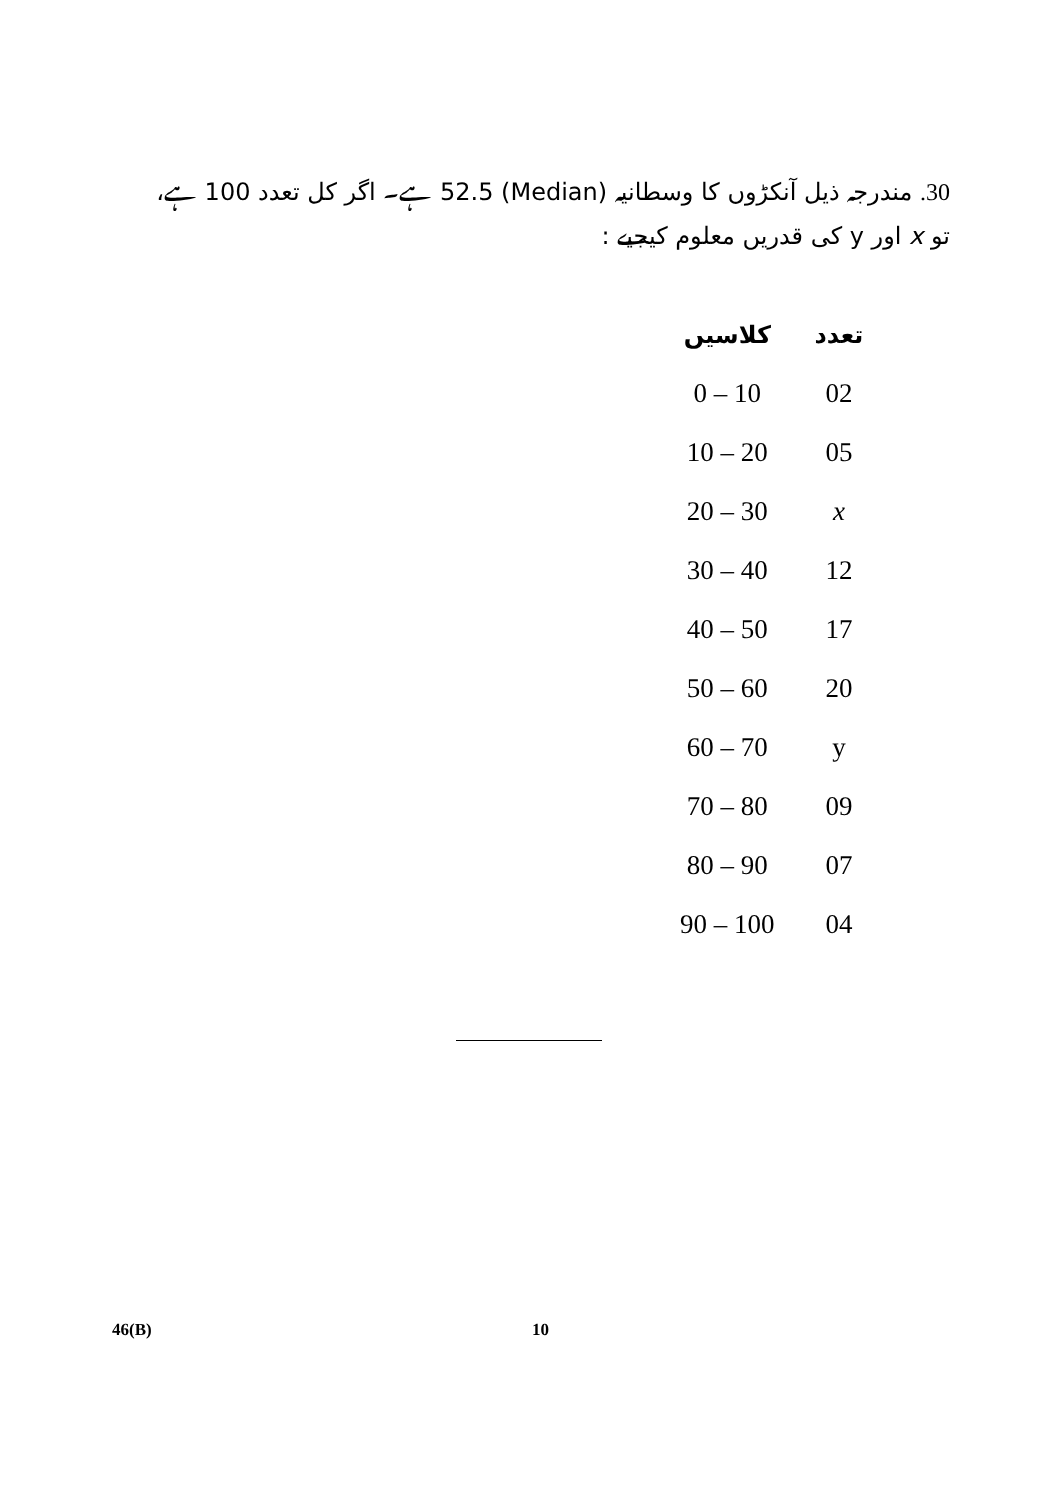30. مندرجہ ذیل آنکڑوں کا وسطانیہ (Median) 52.5 ہے۔ اگر کل تعدد 100 ہے، تو x اور y کی قدریں معلوم کیجیے :
| کلاسیں | تعدد |
| --- | --- |
| 0 – 10 | 02 |
| 10 – 20 | 05 |
| 20 – 30 | x |
| 30 – 40 | 12 |
| 40 – 50 | 17 |
| 50 – 60 | 20 |
| 60 – 70 | y |
| 70 – 80 | 09 |
| 80 – 90 | 07 |
| 90 – 100 | 04 |
46(B) 10